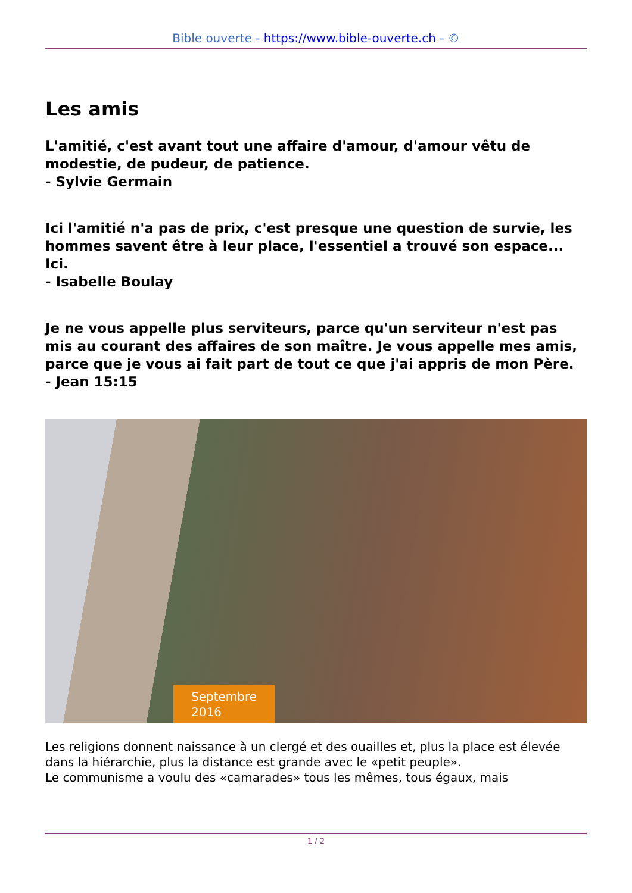Bible ouverte - https://www.bible-ouverte.ch - ©
Les amis
L'amitié, c'est avant tout une affaire d'amour, d'amour vêtu de modestie, de pudeur, de patience.
- Sylvie Germain
Ici l'amitié n'a pas de prix, c'est presque une question de survie, les hommes savent être à leur place, l'essentiel a trouvé son espace... Ici.
- Isabelle Boulay
Je ne vous appelle plus serviteurs, parce qu'un serviteur n'est pas mis au courant des affaires de son maître. Je vous appelle mes amis, parce que je vous ai fait part de tout ce que j'ai appris de mon Père.
- Jean 15:15
Septembre
2016
Les religions donnent naissance à un clergé et des ouailles et, plus la place est élevée dans la hiérarchie, plus la distance est grande avec le «petit peuple».
Le communisme a voulu des «camarades» tous les mêmes, tous égaux, mais
1 / 2